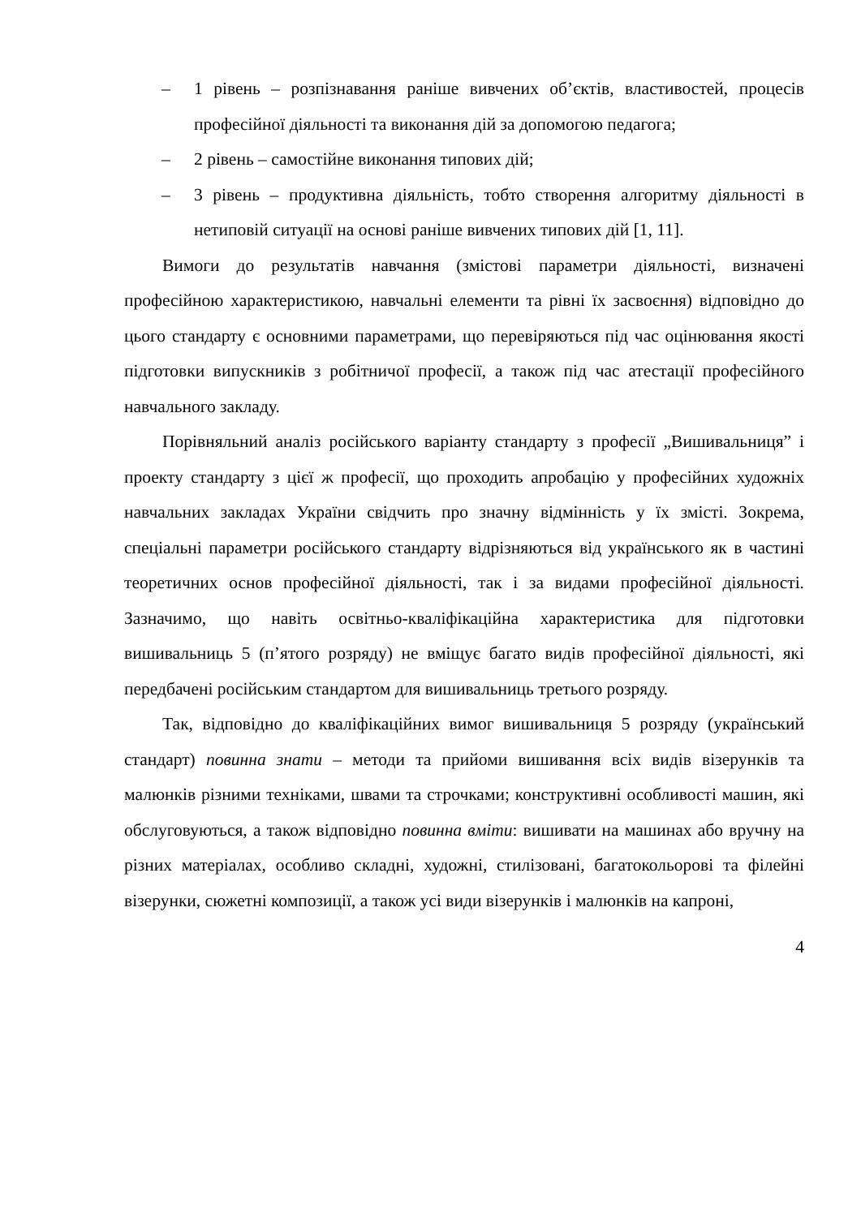– 1 рівень – розпізнавання раніше вивчених об’єктів, властивостей, процесів професійної діяльності та виконання дій за допомогою педагога;
– 2 рівень – самостійне виконання типових дій;
– 3 рівень – продуктивна діяльність, тобто створення алгоритму діяльності в нетиповій ситуації на основі раніше вивчених типових дій [1, 11].
Вимоги до результатів навчання (змістові параметри діяльності, визначені професійною характеристикою, навчальні елементи та рівні їх засвоєння) відповідно до цього стандарту є основними параметрами, що перевіряються під час оцінювання якості підготовки випускників з робітничої професії, а також під час атестації професійного навчального закладу.
Порівняльний аналіз російського варіанту стандарту з професії „Вишивальниця” і проекту стандарту з цієї ж професії, що проходить апробацію у професійних художніх навчальних закладах України свідчить про значну відмінність у їх змісті. Зокрема, спеціальні параметри російського стандарту відрізняються від українського як в частині теоретичних основ професійної діяльності, так і за видами професійної діяльності. Зазначимо, що навіть освітньо-кваліфікаційна характеристика для підготовки вишивальниць 5 (п’ятого розряду) не вміщує багато видів професійної діяльності, які передбачені російським стандартом для вишивальниць третього розряду.
Так, відповідно до кваліфікаційних вимог вишивальниця 5 розряду (український стандарт) повинна знати – методи та прийоми вишивання всіх видів візерунків та малюнків різними технiками, швами та строчками; конструктивні особливості машин, які обслуговуються, а також відповідно повинна вміти: вишивати на машинах або вручну на різних матеріалах, особливо складні, художні, стилізовані, багатокольорові та філейні візерунки, сюжетні композиції, а також усі види візерунків і малюнків на капроні,
4